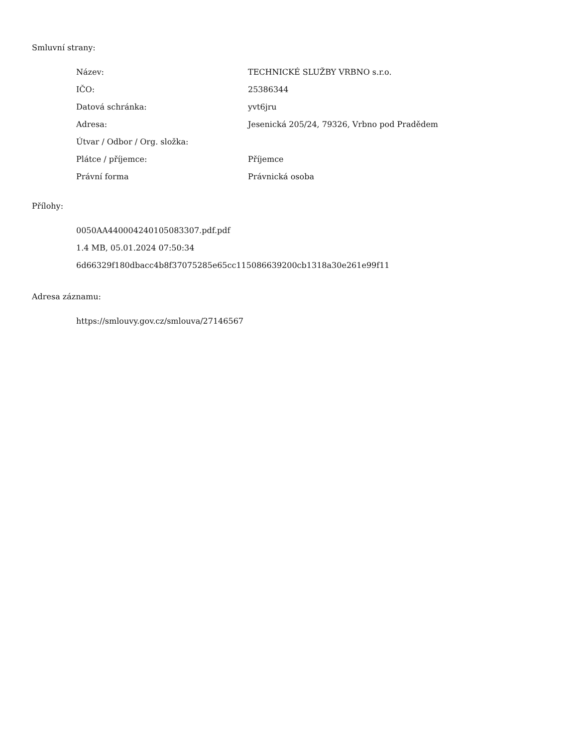Smluvní strany:
| Název: | TECHNICKÉ SLUŽBY VRBNO s.r.o. |
| IČO: | 25386344 |
| Datová schránka: | yvt6jru |
| Adresa: | Jesenická 205/24, 79326, Vrbno pod Pradědem |
| Útvar / Odbor / Org. složka: | |
| Plátce / příjemce: | Příjemce |
| Právní forma | Právnická osoba |
Přílohy:
0050AA440004240105083307.pdf.pdf
1.4 MB, 05.01.2024 07:50:34
6d66329f180dbacc4b8f37075285e65cc115086639200cb1318a30e261e99f11
Adresa záznamu:
https://smlouvy.gov.cz/smlouva/27146567